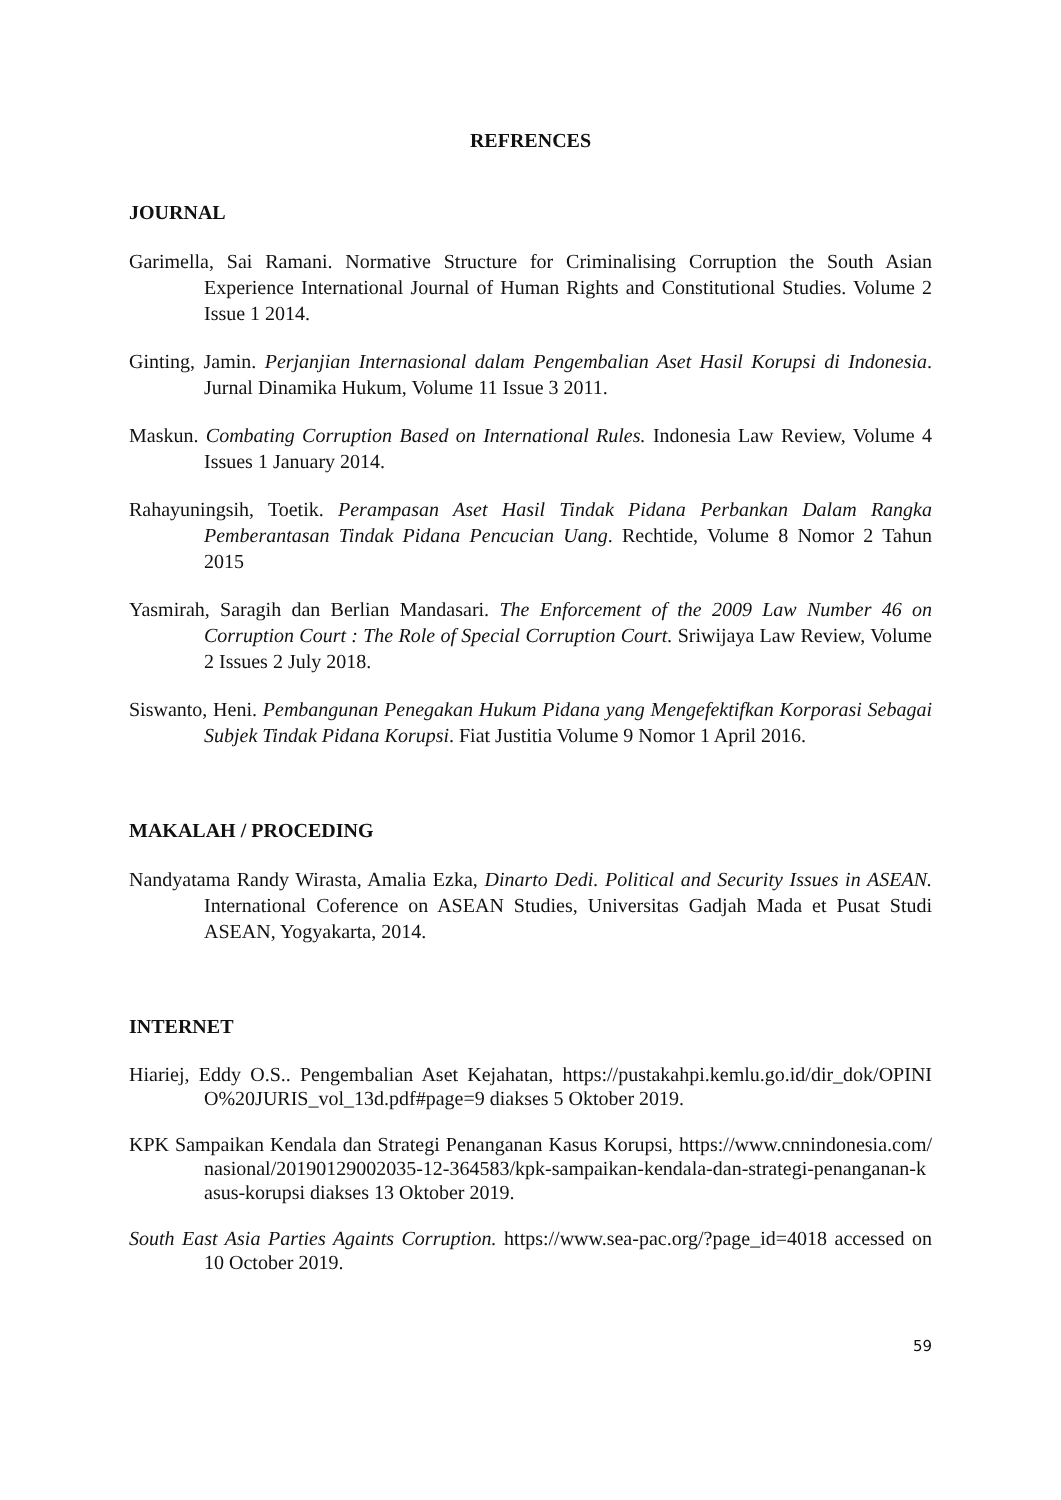REFRENCES
JOURNAL
Garimella, Sai Ramani. Normative Structure for Criminalising Corruption the South Asian Experience International Journal of Human Rights and Constitutional Studies. Volume 2 Issue 1 2014.
Ginting, Jamin. Perjanjian Internasional dalam Pengembalian Aset Hasil Korupsi di Indonesia. Jurnal Dinamika Hukum, Volume 11 Issue 3 2011.
Maskun. Combating Corruption Based on International Rules. Indonesia Law Review, Volume 4 Issues 1 January 2014.
Rahayuningsih, Toetik. Perampasan Aset Hasil Tindak Pidana Perbankan Dalam Rangka Pemberantasan Tindak Pidana Pencucian Uang. Rechtide, Volume 8 Nomor 2 Tahun 2015
Yasmirah, Saragih dan Berlian Mandasari. The Enforcement of the 2009 Law Number 46 on Corruption Court : The Role of Special Corruption Court. Sriwijaya Law Review, Volume 2 Issues 2 July 2018.
Siswanto, Heni. Pembangunan Penegakan Hukum Pidana yang Mengefektifkan Korporasi Sebagai Subjek Tindak Pidana Korupsi. Fiat Justitia Volume 9 Nomor 1 April 2016.
MAKALAH / PROCEDING
Nandyatama Randy Wirasta, Amalia Ezka, Dinarto Dedi. Political and Security Issues in ASEAN. International Coference on ASEAN Studies, Universitas Gadjah Mada et Pusat Studi ASEAN, Yogyakarta, 2014.
INTERNET
Hiariej, Eddy O.S.. Pengembalian Aset Kejahatan, https://pustakahpi.kemlu.go.id/dir_dok/OPINIO%20JURIS_vol_13d.pdf#page=9 diakses 5 Oktober 2019.
KPK Sampaikan Kendala dan Strategi Penanganan Kasus Korupsi, https://www.cnnindonesia.com/nasional/20190129002035-12-364583/kpk-sampaikan-kendala-dan-strategi-penanganan-kasus-korupsi diakses 13 Oktober 2019.
South East Asia Parties Againts Corruption. https://www.sea-pac.org/?page_id=4018 accessed on 10 October 2019.
59